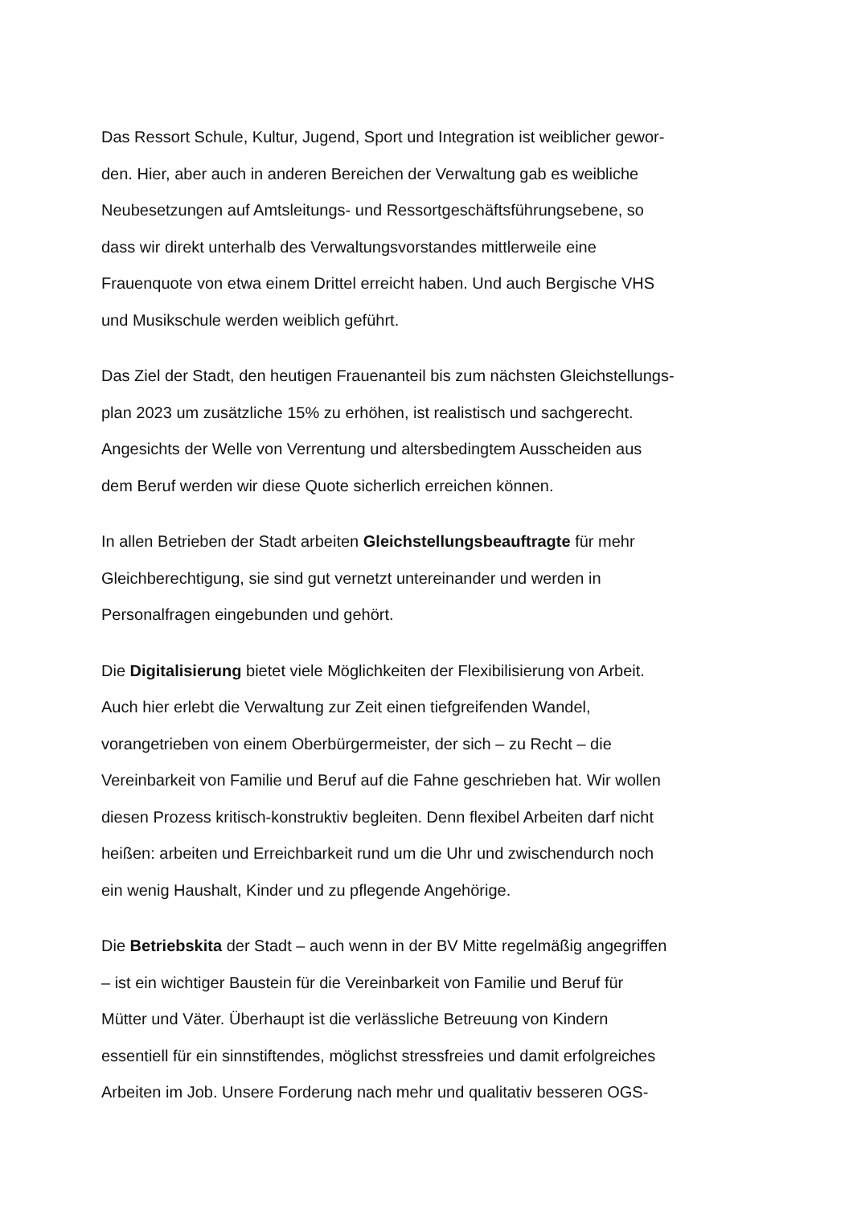Das Ressort Schule, Kultur, Jugend, Sport und Integration ist weiblicher gewor-
den. Hier, aber auch in anderen Bereichen der Verwaltung gab es weibliche
Neubesetzungen auf Amtsleitungs- und Ressortgeschäftsführungsebene, so
dass wir direkt unterhalb des Verwaltungsvorstandes mittlerweile eine
Frauenquote von etwa einem Drittel erreicht haben. Und auch Bergische VHS
und Musikschule werden weiblich geführt.
Das Ziel der Stadt, den heutigen Frauenanteil bis zum nächsten Gleichstellungs-
plan 2023 um zusätzliche 15% zu erhöhen, ist realistisch und sachgerecht.
Angesichts der Welle von Verrentung und altersbedingtem Ausscheiden aus
dem Beruf werden wir diese Quote sicherlich erreichen können.
In allen Betrieben der Stadt arbeiten Gleichstellungsbeauftragte für mehr
Gleichberechtigung, sie sind gut vernetzt untereinander und werden in
Personalfragen eingebunden und gehört.
Die Digitalisierung bietet viele Möglichkeiten der Flexibilisierung von Arbeit.
Auch hier erlebt die Verwaltung zur Zeit einen tiefgreifenden Wandel,
vorangetrieben von einem Oberbürgermeister, der sich – zu Recht – die
Vereinbarkeit von Familie und Beruf auf die Fahne geschrieben hat. Wir wollen
diesen Prozess kritisch-konstruktiv begleiten. Denn flexibel Arbeiten darf nicht
heißen: arbeiten und Erreichbarkeit rund um die Uhr und zwischendurch noch
ein wenig Haushalt, Kinder und zu pflegende Angehörige.
Die Betriebskita der Stadt – auch wenn in der BV Mitte regelmäßig angegriffen
– ist ein wichtiger Baustein für die Vereinbarkeit von Familie und Beruf für
Mütter und Väter. Überhaupt ist die verlässliche Betreuung von Kindern
essentiell für ein sinnstiftendes, möglichst stressfreies und damit erfolgreiches
Arbeiten im Job. Unsere Forderung nach mehr und qualitativ besseren OGS-